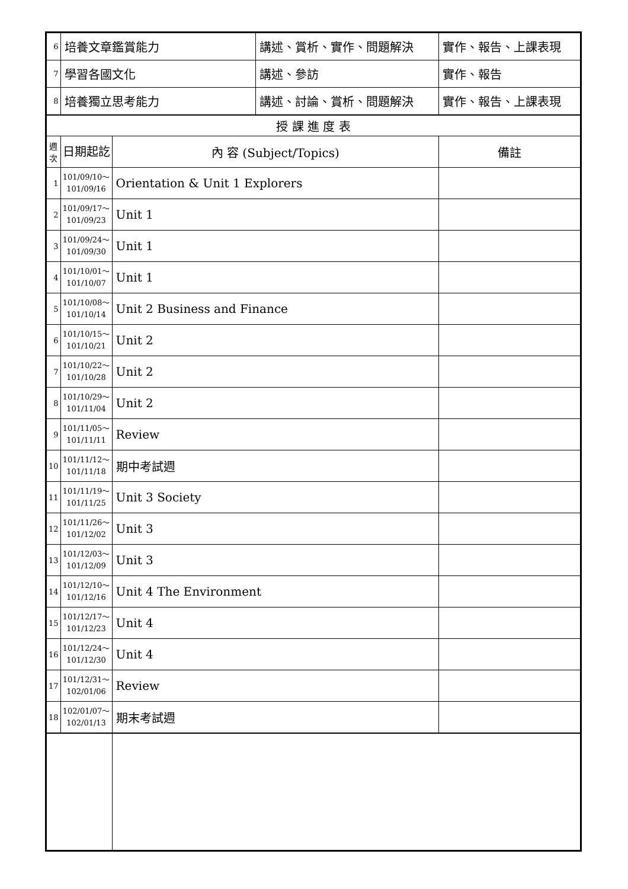| 6 | 培養文章鑑賞能力 | | 講述、賞析、實作、問題解決 | 實作、報告、上課表現 |
| 7 | 學習各國文化 | | 講述、參訪 | 實作、報告 |
| 8 | 培養獨立思考能力 | | 講述、討論、賞析、問題解決 | 實作、報告、上課表現 |
| 授 課 進 度 表 | | | | |
| 週 次 | 日期起訖 | 內 容 (Subject/Topics) | | 備註 |
| 1 | 101/09/10～ 101/09/16 | Orientation & Unit 1 Explorers | | |
| 2 | 101/09/17～ 101/09/23 | Unit 1 | | |
| 3 | 101/09/24～ 101/09/30 | Unit 1 | | |
| 4 | 101/10/01～ 101/10/07 | Unit 1 | | |
| 5 | 101/10/08～ 101/10/14 | Unit 2 Business and Finance | | |
| 6 | 101/10/15～ 101/10/21 | Unit 2 | | |
| 7 | 101/10/22～ 101/10/28 | Unit 2 | | |
| 8 | 101/10/29～ 101/11/04 | Unit 2 | | |
| 9 | 101/11/05～ 101/11/11 | Review | | |
| 10 | 101/11/12～ 101/11/18 | 期中考試週 | | |
| 11 | 101/11/19～ 101/11/25 | Unit 3 Society | | |
| 12 | 101/11/26～ 101/12/02 | Unit 3 | | |
| 13 | 101/12/03～ 101/12/09 | Unit 3 | | |
| 14 | 101/12/10～ 101/12/16 | Unit 4 The Environment | | |
| 15 | 101/12/17～ 101/12/23 | Unit 4 | | |
| 16 | 101/12/24～ 101/12/30 | Unit 4 | | |
| 17 | 101/12/31～ 102/01/06 | Review | | |
| 18 | 102/01/07～ 102/01/13 | 期末考試週 | | |